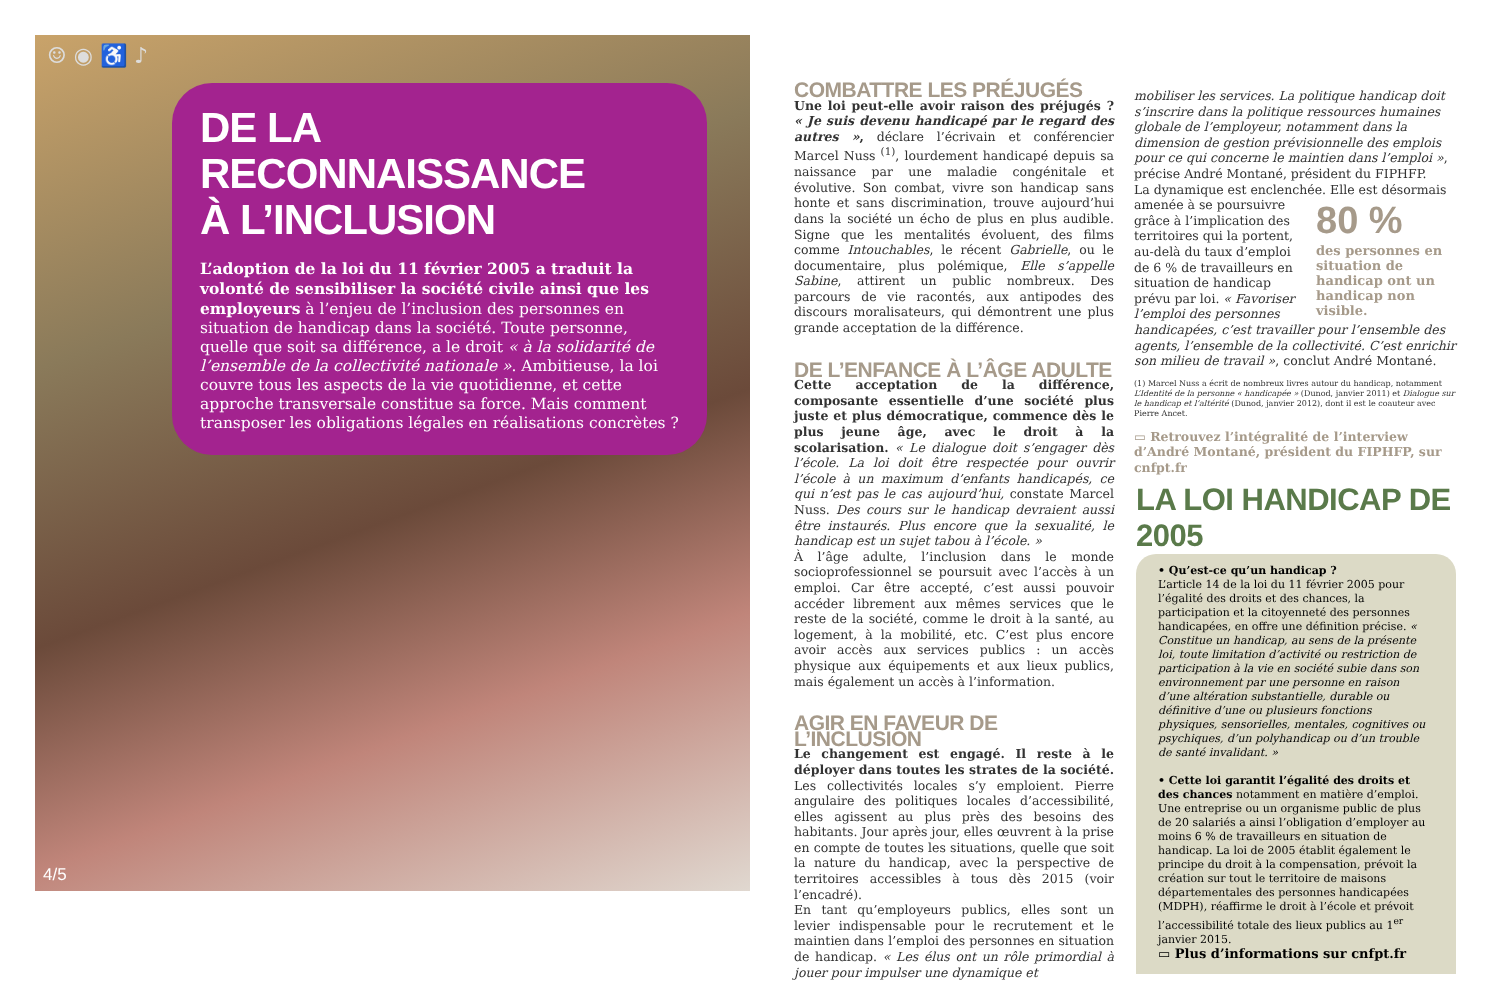☺ ◉ ♿ ♪
DE LA RECONNAISSANCE
À L’INCLUSION
L’adoption de la loi du 11 février 2005 a traduit la volonté de sensibiliser la société civile ainsi que les employeurs à l’enjeu de l’inclusion des personnes en situation de handicap dans la société. Toute personne, quelle que soit sa différence, a le droit « à la solidarité de l’ensemble de la collectivité nationale ». Ambitieuse, la loi couvre tous les aspects de la vie quotidienne, et cette approche transversale constitue sa force. Mais comment transposer les obligations légales en réalisations concrètes ?
4/5
COMBATTRE LES PRÉJUGÉS
Une loi peut-elle avoir raison des préjugés ? « Je suis devenu handicapé par le regard des autres », déclare l’écrivain et conférencier Marcel Nuss <sup>(1)</sup>, lourdement handicapé depuis sa naissance par une maladie congénitale et évolutive. Son combat, vivre son handicap sans honte et sans discrimination, trouve aujourd’hui dans la société un écho de plus en plus audible. Signe que les mentalités évoluent, des films comme Intouchables, le récent Gabrielle, ou le documentaire, plus polémique, Elle s’appelle Sabine, attirent un public nombreux. Des parcours de vie racontés, aux antipodes des discours moralisateurs, qui démontrent une plus grande acceptation de la différence.
DE L’ENFANCE À L’ÂGE ADULTE
Cette acceptation de la différence, composante essentielle d’une société plus juste et plus démocratique, commence dès le plus jeune âge, avec le droit à la scolarisation. « Le dialogue doit s’engager dès l’école. La loi doit être respectée pour ouvrir l’école à un maximum d’enfants handicapés, ce qui n’est pas le cas aujourd’hui, constate Marcel Nuss. Des cours sur le handicap devraient aussi être instaurés. Plus encore que la sexualité, le handicap est un sujet tabou à l’école. »
À l’âge adulte, l’inclusion dans le monde socioprofessionnel se poursuit avec l’accès à un emploi. Car être accepté, c’est aussi pouvoir accéder librement aux mêmes services que le reste de la société, comme le droit à la santé, au logement, à la mobilité, etc. C’est plus encore avoir accès aux services publics : un accès physique aux équipements et aux lieux publics, mais également un accès à l’information.
AGIR EN FAVEUR DE L’INCLUSION
Le changement est engagé. Il reste à le déployer dans toutes les strates de la société. Les collectivités locales s’y emploient. Pierre angulaire des politiques locales d’accessibilité, elles agissent au plus près des besoins des habitants. Jour après jour, elles œuvrent à la prise en compte de toutes les situations, quelle que soit la nature du handicap, avec la perspective de territoires accessibles à tous dès 2015 (voir l’encadré).
En tant qu’employeurs publics, elles sont un levier indispensable pour le recrutement et le maintien dans l’emploi des personnes en situation de handicap. « Les élus ont un rôle primordial à jouer pour impulser une dynamique et
mobiliser les services. La politique handicap doit s’inscrire dans la politique ressources humaines globale de l’employeur, notamment dans la dimension de gestion prévisionnelle des emplois pour ce qui concerne le maintien dans l’emploi », précise André Montané, président du FIPHFP.
La dynamique est enclenchée.
80 %
des personnes en situation de handicap ont un handicap non visible.
Elle est désormais amenée à se poursuivre grâce à l’implication des territoires qui la portent, au-delà du taux d’emploi de 6 % de travailleurs en situation de handicap prévu par loi. « Favoriser l’emploi des personnes handicapées, c’est travailler pour l’ensemble des agents, l’ensemble de la collectivité. C’est enrichir son milieu de travail », conclut André Montané.
(1) Marcel Nuss a écrit de nombreux livres autour du handicap, notamment L’Identité de la personne « handicapée » (Dunod, janvier 2011) et Dialogue sur le handicap et l’altérité (Dunod, janvier 2012), dont il est le coauteur avec Pierre Ancet.
▭ Retrouvez l’intégralité de l’interview d’André Montané, président du FIPHFP, sur cnfpt.fr
LA LOI HANDICAP DE 2005
• Qu’est-ce qu’un handicap ?
L’article 14 de la loi du 11 février 2005 pour l’égalité des droits et des chances, la participation et la citoyenneté des personnes handicapées, en offre une définition précise. « Constitue un handicap, au sens de la présente loi, toute limitation d’activité ou restriction de participation à la vie en société subie dans son environnement par une personne en raison d’une altération substantielle, durable ou définitive d’une ou plusieurs fonctions physiques, sensorielles, mentales, cognitives ou psychiques, d’un polyhandicap ou d’un trouble de santé invalidant. »
• Cette loi garantit l’égalité des droits et des chances notamment en matière d’emploi. Une entreprise ou un organisme public de plus de 20 salariés a ainsi l’obligation d’employer au moins 6 % de travailleurs en situation de handicap. La loi de 2005 établit également le principe du droit à la compensation, prévoit la création sur tout le territoire de maisons départementales des personnes handicapées (MDPH), réaffirme le droit à l’école et prévoit l’accessibilité totale des lieux publics au 1<sup>er</sup> janvier 2015.
▭ Plus d’informations sur cnfpt.fr